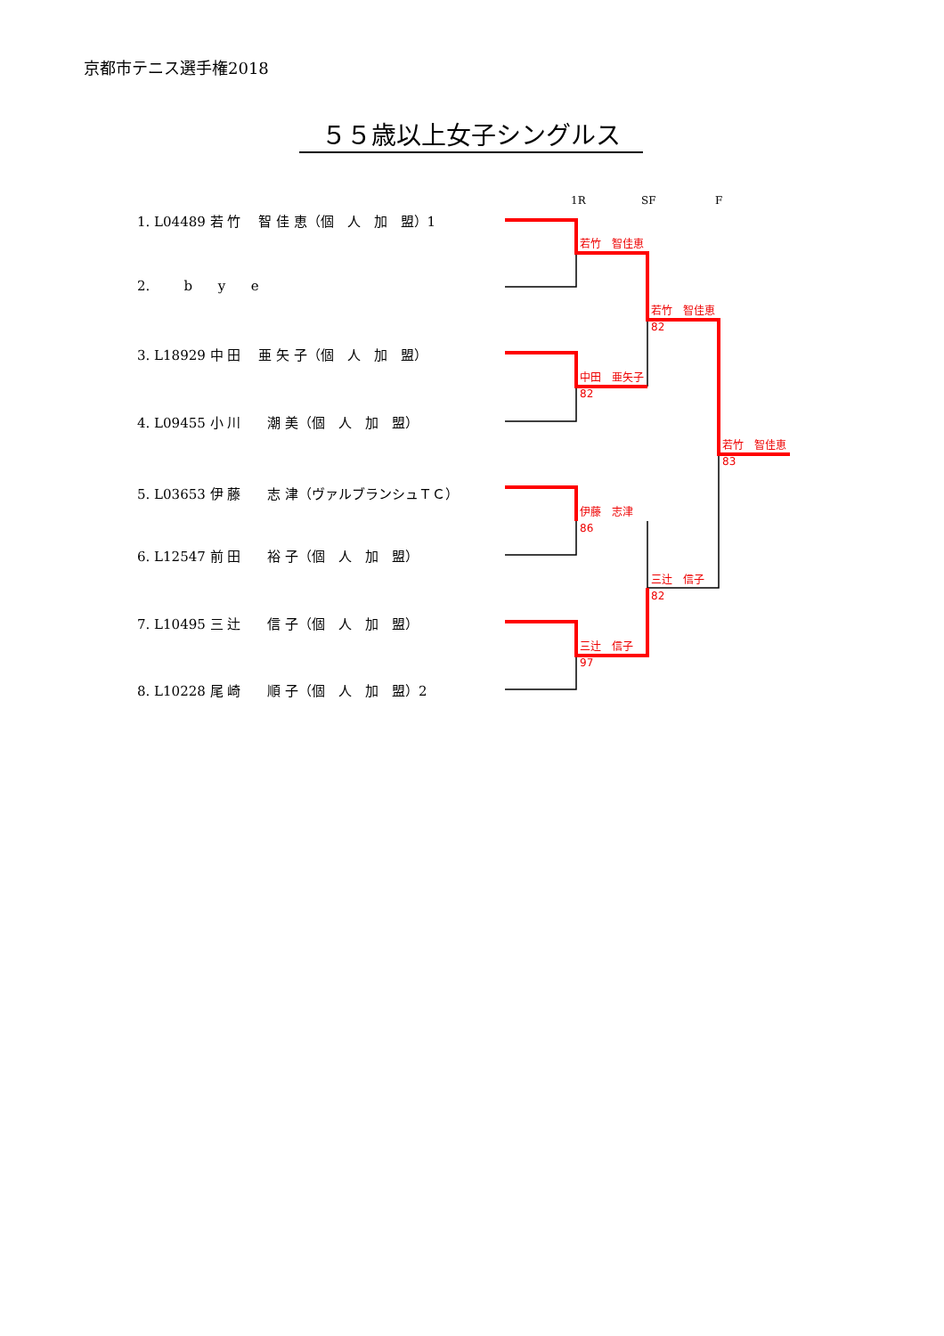京都市テニス選手権2018
５５歳以上女子シングルス
1R SF F
1. L04489 若 竹　 智 佳 恵（個　人　加　盟）1
2. b y e
3. L18929 中 田　 亜 矢 子（個　人　加　盟）
4. L09455 小 川　　潮 美（個　人　加　盟）
5. L03653 伊 藤　　志 津（ヴァルブランシュＴＣ）
6. L12547 前 田　　裕 子（個　人　加　盟）
7. L10495 三 辻　　信 子（個　人　加　盟）
8. L10228 尾 崎　　順 子（個　人　加　盟）2
若竹　智佳恵
若竹　智佳恵
82
中田　亜矢子
82
若竹　智佳恵
83
伊藤　志津
86
三辻　信子
82
三辻　信子
97